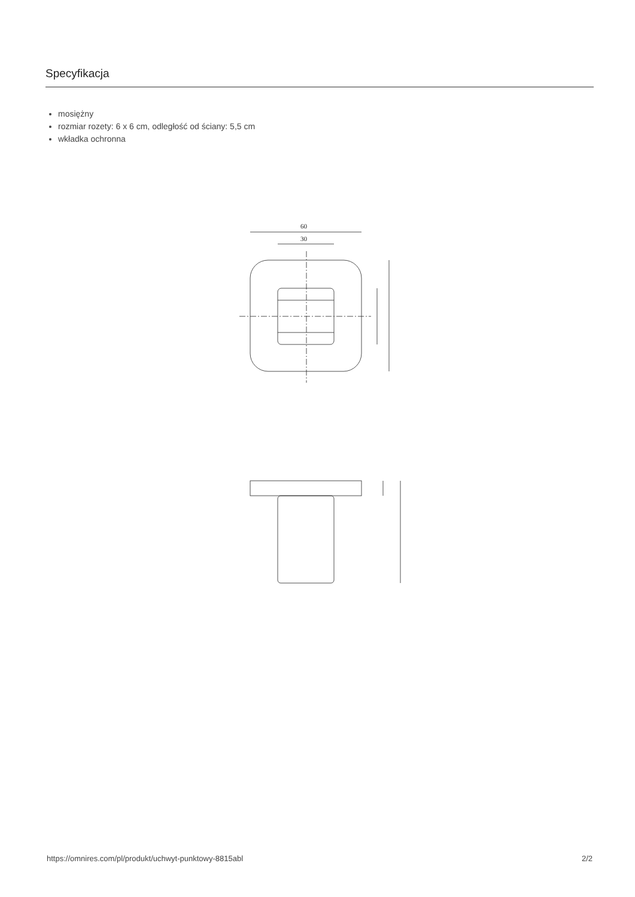Specyfikacja
mosiężny
rozmiar rozety: 6 x 6 cm, odległość od ściany: 5,5 cm
wkładka ochronna
60
30
https://omnires.com/pl/produkt/uchwyt-punktowy-8815abl 2/2